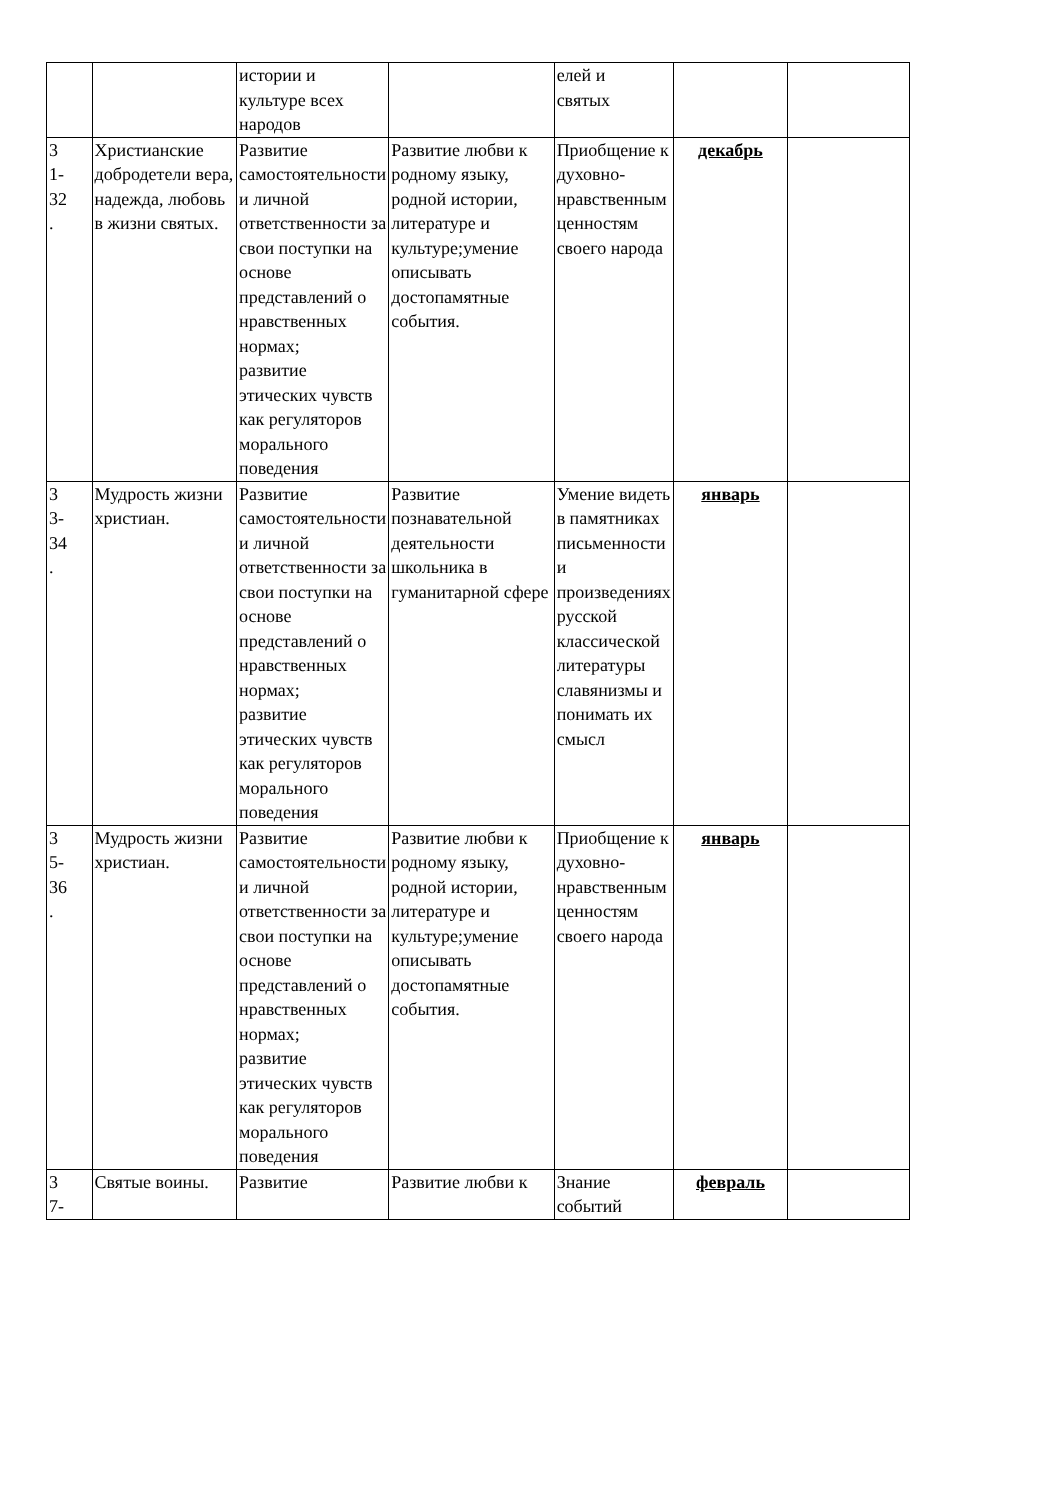| | | истории и культуре всех народов | | елей и святых | | |
| 3 1- 32 . | Христианские добродетели вера, надежда, любовь в жизни святых. | Развитие самостоятельности и личной ответственности за свои поступки на основе представлений о нравственных нормах; развитие этических чувств как регуляторов морального поведения | Развитие любви к родному языку, родной истории, литературе и культуре;умение описывать достопамятные события. | Приобщение к духовно-нравственным ценностям своего народа | декабрь | |
| 3 3- 34 . | Мудрость жизни христиан. | Развитие самостоятельности и личной ответственности за свои поступки на основе представлений о нравственных нормах; развитие этических чувств как регуляторов морального поведения | Развитие познавательной деятельности школьника в гуманитарной сфере | Умение видеть в памятниках письменности и произведениях русской классической литературы славянизмы и понимать их смысл | январь | |
| 3 5- 36 . | Мудрость жизни христиан. | Развитие самостоятельности и личной ответственности за свои поступки на основе представлений о нравственных нормах; развитие этических чувств как регуляторов морального поведения | Развитие любви к родному языку, родной истории, литературе и культуре;умение описывать достопамятные события. | Приобщение к духовно-нравственным ценностям своего народа | январь | |
| 3 7- | Святые воины. | Развитие | Развитие любви к | Знание событий | февраль | |